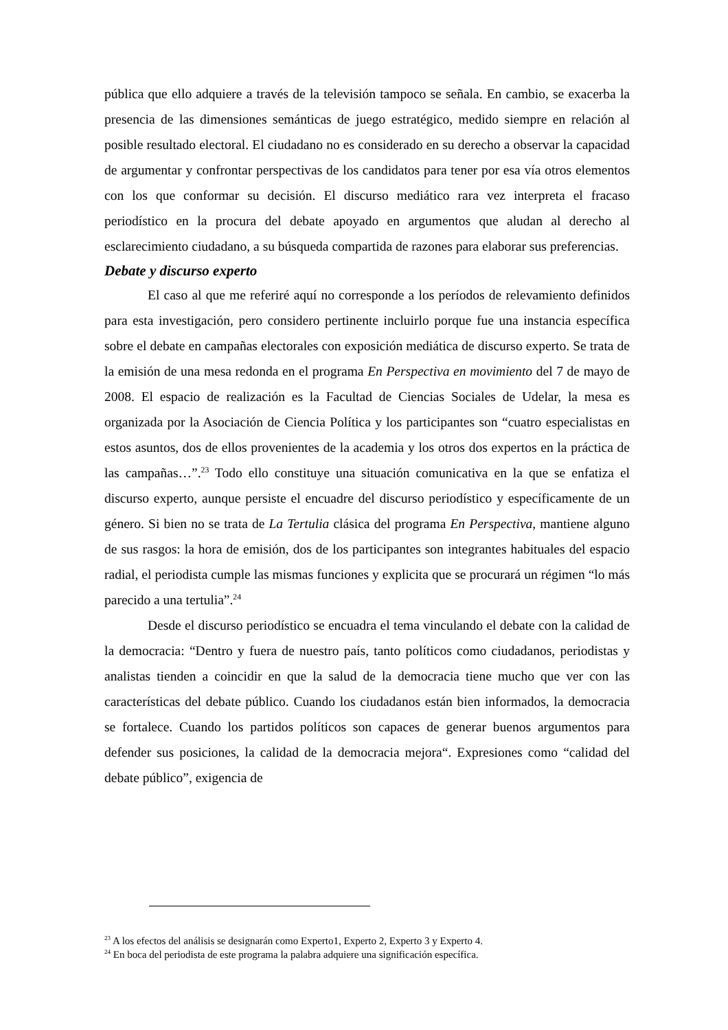pública que ello adquiere a través de la televisión tampoco se señala. En cambio, se exacerba la presencia de las dimensiones semánticas de juego estratégico, medido siempre en relación al posible resultado electoral. El ciudadano no es considerado en su derecho a observar la capacidad de argumentar y confrontar perspectivas de los candidatos para tener por esa vía otros elementos con los que conformar su decisión. El discurso mediático rara vez interpreta el fracaso periodístico en la procura del debate apoyado en argumentos que aludan al derecho al esclarecimiento ciudadano, a su búsqueda compartida de razones para elaborar sus preferencias.
Debate y discurso experto
El caso al que me referiré aquí no corresponde a los períodos de relevamiento definidos para esta investigación, pero considero pertinente incluirlo porque fue una instancia específica sobre el debate en campañas electorales con exposición mediática de discurso experto. Se trata de la emisión de una mesa redonda en el programa En Perspectiva en movimiento del 7 de mayo de 2008. El espacio de realización es la Facultad de Ciencias Sociales de Udelar, la mesa es organizada por la Asociación de Ciencia Política y los participantes son “cuatro especialistas en estos asuntos, dos de ellos provenientes de la academia y los otros dos expertos en la práctica de las campañas…”.<sup>23</sup> Todo ello constituye una situación comunicativa en la que se enfatiza el discurso experto, aunque persiste el encuadre del discurso periodístico y específicamente de un género. Si bien no se trata de La Tertulia clásica del programa En Perspectiva, mantiene alguno de sus rasgos: la hora de emisión, dos de los participantes son integrantes habituales del espacio radial, el periodista cumple las mismas funciones y explicita que se procurará un régimen “lo más parecido a una tertulia”.<sup>24</sup>
Desde el discurso periodístico se encuadra el tema vinculando el debate con la calidad de la democracia: “Dentro y fuera de nuestro país, tanto políticos como ciudadanos, periodistas y analistas tienden a coincidir en que la salud de la democracia tiene mucho que ver con las características del debate público. Cuando los ciudadanos están bien informados, la democracia se fortalece. Cuando los partidos políticos son capaces de generar buenos argumentos para defender sus posiciones, la calidad de la democracia mejora“. Expresiones como “calidad del debate público”, exigencia de
<sup>23</sup> A los efectos del análisis se designarán como Experto1, Experto 2, Experto 3 y Experto 4.
<sup>24</sup> En boca del periodista de este programa la palabra adquiere una significación específica.